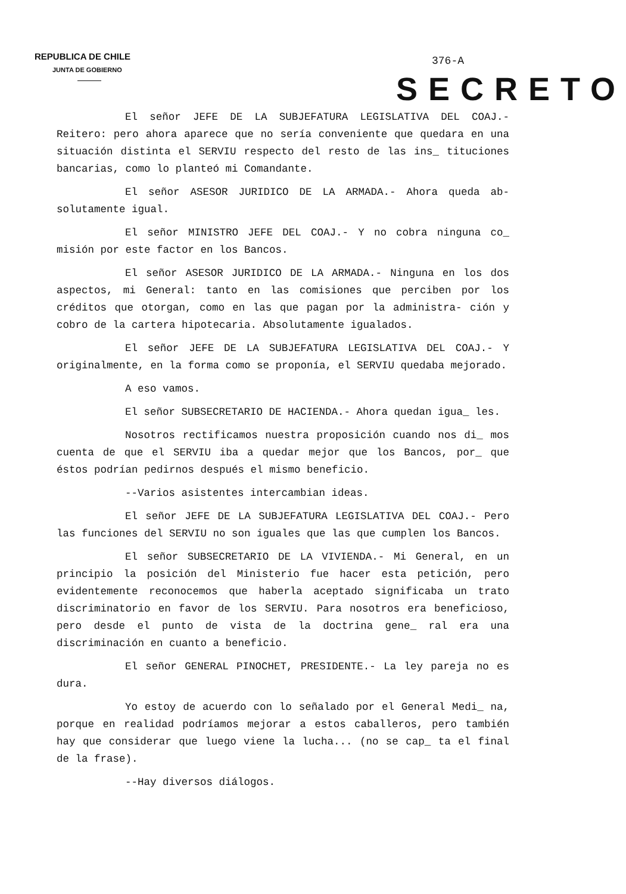REPUBLICA DE CHILE
JUNTA DE GOBIERNO
376-A
SECRETO
El señor JEFE DE LA SUBJEFATURA LEGISLATIVA DEL COAJ.- Reitero: pero ahora aparece que no sería conveniente que quedara en una situación distinta el SERVIU respecto del resto de las ins_ tituciones bancarias, como lo planteó mi Comandante.
El señor ASESOR JURIDICO DE LA ARMADA.- Ahora queda ab- solutamente igual.
El señor MINISTRO JEFE DEL COAJ.- Y no cobra ninguna co_ misión por este factor en los Bancos.
El señor ASESOR JURIDICO DE LA ARMADA.- Ninguna en los dos aspectos, mi General: tanto en las comisiones que perciben por los créditos que otorgan, como en las que pagan por la administra- ción y cobro de la cartera hipotecaria. Absolutamente igualados.
El señor JEFE DE LA SUBJEFATURA LEGISLATIVA DEL COAJ.- Y originalmente, en la forma como se proponía, el SERVIU quedaba mejorado.
A eso vamos.
El señor SUBSECRETARIO DE HACIENDA.- Ahora quedan igua_ les.
Nosotros rectificamos nuestra proposición cuando nos di_ mos cuenta de que el SERVIU iba a quedar mejor que los Bancos, por_ que éstos podrían pedirnos después el mismo beneficio.
--Varios asistentes intercambian ideas.
El señor JEFE DE LA SUBJEFATURA LEGISLATIVA DEL COAJ.- Pero las funciones del SERVIU no son iguales que las que cumplen los Bancos.
El señor SUBSECRETARIO DE LA VIVIENDA.- Mi General, en un principio la posición del Ministerio fue hacer esta petición, pero evidentemente reconocemos que haberla aceptado significaba un trato discriminatorio en favor de los SERVIU. Para nosotros era beneficioso, pero desde el punto de vista de la doctrina gene_ ral era una discriminación en cuanto a beneficio.
El señor GENERAL PINOCHET, PRESIDENTE.- La ley pareja no es dura.
Yo estoy de acuerdo con lo señalado por el General Medi_ na, porque en realidad podríamos mejorar a estos caballeros, pero también hay que considerar que luego viene la lucha... (no se cap_ ta el final de la frase).
--Hay diversos diálogos.